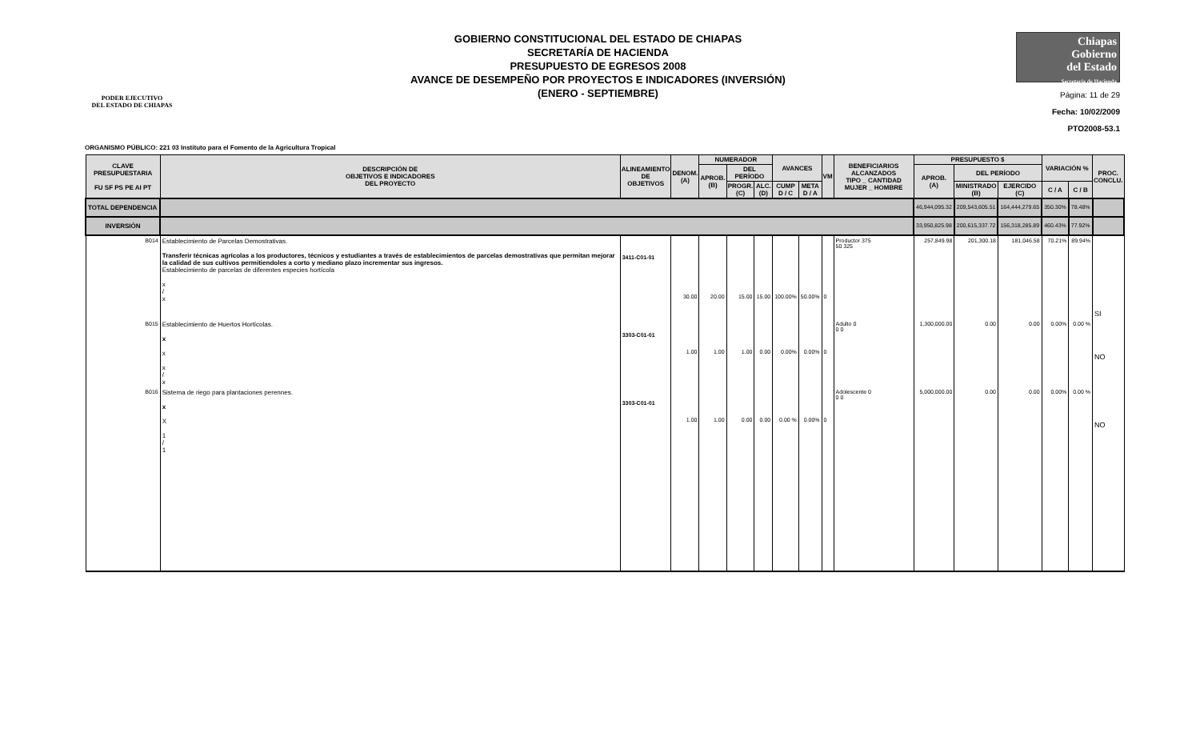PODER EJECUTIVO
DEL ESTADO DE CHIAPAS
GOBIERNO CONSTITUCIONAL DEL ESTADO DE CHIAPAS
SECRETARÍA DE HACIENDA
PRESUPUESTO DE EGRESOS 2008
AVANCE DE DESEMPEÑO POR PROYECTOS E INDICADORES (INVERSIÓN)
(ENERO - SEPTIEMBRE)
Chiapas
Gobierno
del Estado
Secretaría de Hacienda
Página: 11 de 29
Fecha: 10/02/2009
PTO2008-53.1
ORGANISMO PÚBLICO: 221 03 Instituto para el Fomento de la Agricultura Tropical
| CLAVE PRESUPUESTARIA FU SF PS PE AI PT | DESCRIPCIÓN DE OBJETIVOS E INDICADORES DEL PROYECTO | ALINEAMIENTO DE OBJETIVOS | DENOM. (A) | NUMERADOR | | | AVANCES | | VM | BENEFICIARIOS ALCANZADOS TIPO _ CANTIDAD MUJER _ HOMBRE | PRESUPUESTO $ | | | VARIACIÓN % | | PROC. CONCLU. |
| --- | --- | --- | --- | --- | --- | --- | --- | --- | --- | --- | --- | --- | --- | --- | --- | --- |
| | | | | APROB. (B) | DEL PERÍODO | | | | | | APROB. (A) | DEL PERÍODO | | | | |
| | | | | | PROGR. (C) | ALC. (D) | CUMP D / C | META D / A | | | | MINISTRADO (B) | EJERCIDO (C) | C / A | C / B | |
| TOTAL DEPENDENCIA | | | | | | | | | | | 46,944,095.32 | 209,543,605.51 | 164,444,279.65 | 350.30% | 78.48% | |
| INVERSIÓN | | | | | | | | | | | 33,950,825.98 | 200,615,337.72 | 156,318,285.89 | 460.43% | 77.92% | |
| B014 | Establecimiento de Parcelas Demostrativas. Transferir técnicas agrícolas a los productores, técnicos y estudiantes a través de establecimientos de parcelas demostrativas que permitan mejorar la calidad de sus cultivos permitiendoles a corto y mediano plazo incrementar sus ingresos. Establecimiento de parcelas de diferentes especies hortícola x / x | 3411-C01-01 | 30.00 | 20.00 | 15.00 | 15.00 | 100.00% | 50.00% | 0 | Productor 375 50 325 | 257,849.98 | 201,300.18 | 181,046.58 | 70.21% | 89.94% | SI |
| B015 | Establecimiento de Huertos Hortícolas. x x x / x | 3303-C01-01 | 1.00 | 1.00 | 1.00 | 0.00 | 0.00% | 0.00% | 0 | Adulto 0 0 0 | 1,300,000.00 | 0.00 | 0.00 | 0.00% | 0.00 % | NO |
| B016 | Sistema de riego para plantaciones perennes. x X 1 / 1 | 3303-C01-01 | 1.00 | 1.00 | 0.00 | 0.00 | 0.00 % | 0.00% | 0 | Adolescente 0 0 0 | 5,000,000.00 | 0.00 | 0.00 | 0.00% | 0.00 % | NO |